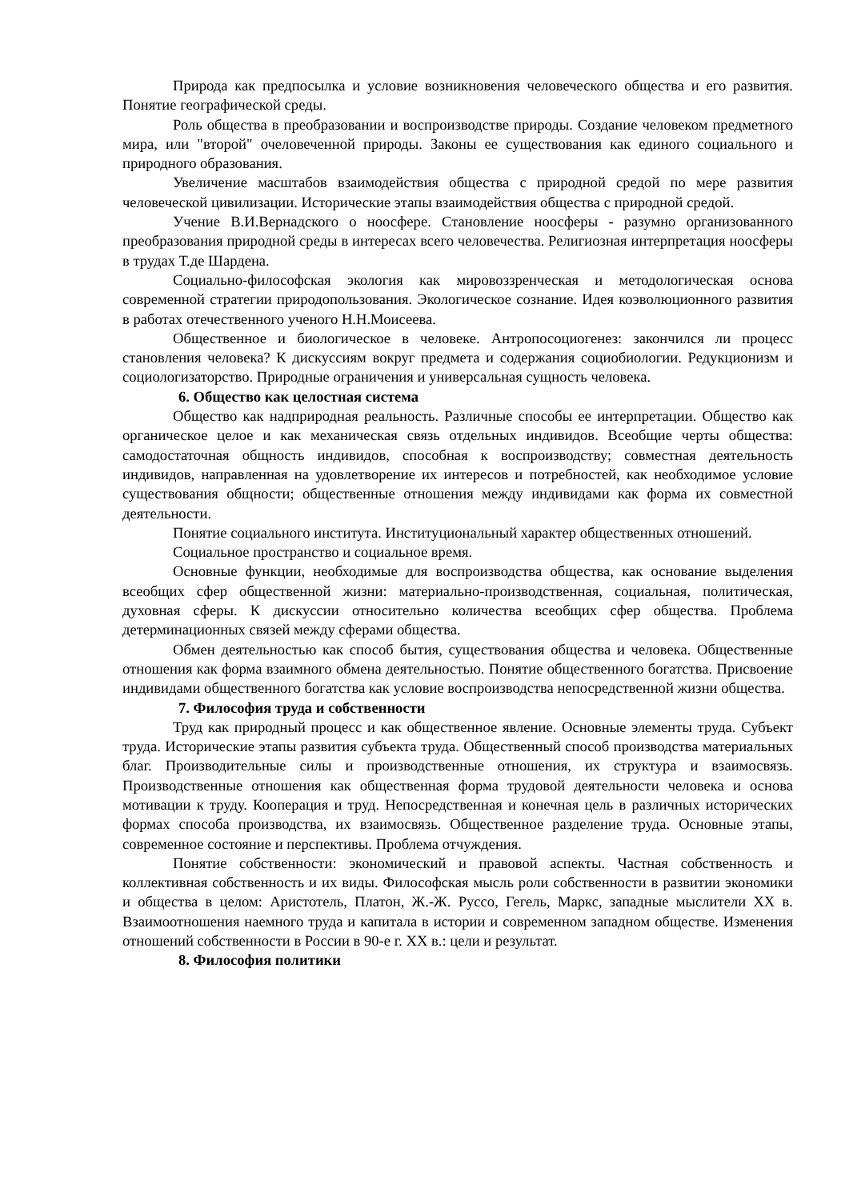Природа как предпосылка и условие возникновения человеческого общества и его развития. Понятие географической среды.
Роль общества в преобразовании и воспроизводстве природы. Создание человеком предметного мира, или "второй" очеловеченной природы. Законы ее существования как единого социального и природного образования.
Увеличение масштабов взаимодействия общества с природной средой по мере развития человеческой цивилизации. Исторические этапы взаимодействия общества с природной средой.
Учение В.И.Вернадского о ноосфере. Становление ноосферы - разумно организованного преобразования природной среды в интересах всего человечества. Религиозная интерпретация ноосферы в трудах Т.де Шардена.
Социально-философская экология как мировоззренческая и методологическая основа современной стратегии природопользования. Экологическое сознание. Идея коэволюционного развития в работах отечественного ученого Н.Н.Моисеева.
Общественное и биологическое в человеке. Антропосоциогенез: закончился ли процесс становления человека? К дискуссиям вокруг предмета и содержания социобиологии. Редукционизм и социологизаторство. Природные ограничения и универсальная сущность человека.
6. Общество как целостная система
Общество как надприродная реальность. Различные способы ее интерпретации. Общество как органическое целое и как механическая связь отдельных индивидов. Всеобщие черты общества: самодостаточная общность индивидов, способная к воспроизводству; совместная деятельность индивидов, направленная на удовлетворение их интересов и потребностей, как необходимое условие существования общности; общественные отношения между индивидами как форма их совместной деятельности.
Понятие социального института. Институциональный характер общественных отношений.
Социальное пространство и социальное время.
Основные функции, необходимые для воспроизводства общества, как основание выделения всеобщих сфер общественной жизни: материально-производственная, социальная, политическая, духовная сферы. К дискуссии относительно количества всеобщих сфер общества. Проблема детерминационных связей между сферами общества.
Обмен деятельностью как способ бытия, существования общества и человека. Общественные отношения как форма взаимного обмена деятельностью. Понятие общественного богатства. Присвоение индивидами общественного богатства как условие воспроизводства непосредственной жизни общества.
7. Философия труда и собственности
Труд как природный процесс и как общественное явление. Основные элементы труда. Субъект труда. Исторические этапы развития субъекта труда. Общественный способ производства материальных благ. Производительные силы и производственные отношения, их структура и взаимосвязь. Производственные отношения как общественная форма трудовой деятельности человека и основа мотивации к труду. Кооперация и труд. Непосредственная и конечная цель в различных исторических формах способа производства, их взаимосвязь. Общественное разделение труда. Основные этапы, современное состояние и перспективы. Проблема отчуждения.
Понятие собственности: экономический и правовой аспекты. Частная собственность и коллективная собственность и их виды. Философская мысль роли собственности в развитии экономики и общества в целом: Аристотель, Платон, Ж.-Ж. Руссо, Гегель, Маркс, западные мыслители XX в. Взаимоотношения наемного труда и капитала в истории и современном западном обществе. Изменения отношений собственности в России в 90-е г. XX в.: цели и результат.
8. Философия политики